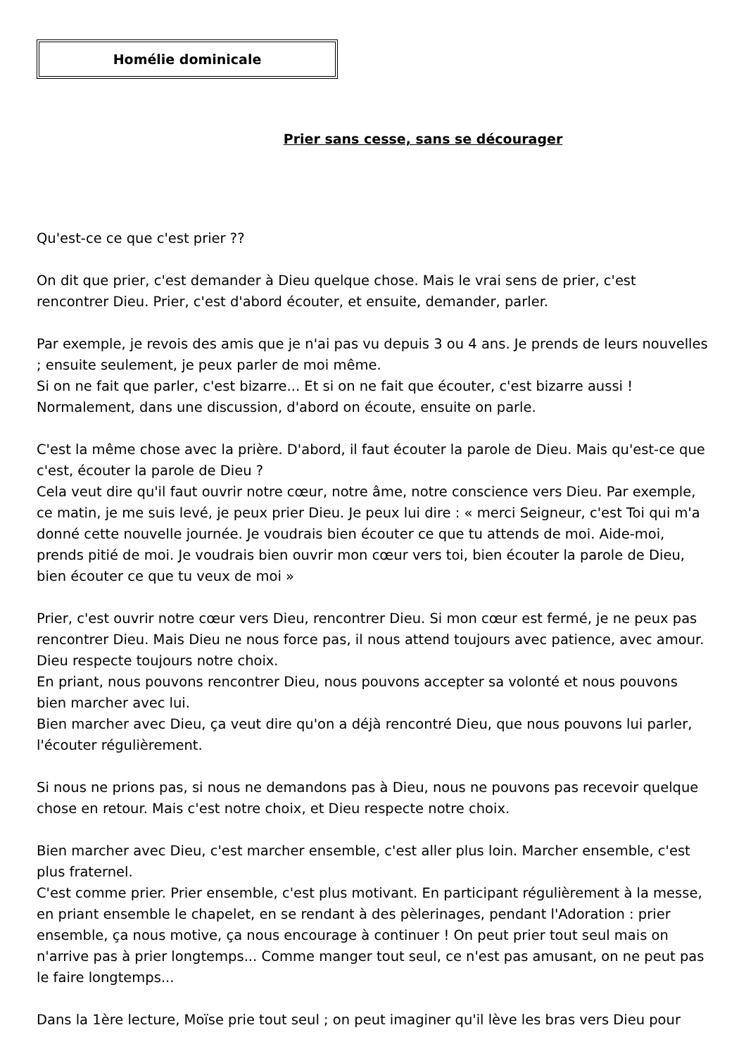Homélie dominicale
Prier sans cesse, sans se décourager
Qu'est-ce ce que c'est prier ??
On dit que prier, c'est demander à Dieu quelque chose. Mais le vrai sens de prier, c'est rencontrer Dieu. Prier, c'est d'abord écouter, et ensuite, demander, parler.
Par exemple, je revois des amis que je n'ai pas vu depuis 3 ou 4 ans. Je prends de leurs nouvelles ; ensuite seulement, je peux parler de moi même.
Si on ne fait que parler, c'est bizarre... Et si on ne fait que écouter, c'est bizarre aussi ! Normalement, dans une discussion, d'abord on écoute, ensuite on parle.
C'est la même chose avec la prière. D'abord, il faut écouter la parole de Dieu. Mais qu'est-ce que c'est, écouter la parole de Dieu ?
Cela veut dire qu'il faut ouvrir notre cœur, notre âme, notre conscience vers Dieu. Par exemple, ce matin, je me suis levé, je peux prier Dieu. Je peux lui dire : « merci Seigneur, c'est Toi qui m'a donné cette nouvelle journée. Je voudrais bien écouter ce que tu attends de moi. Aide-moi, prends pitié de moi. Je voudrais bien ouvrir mon cœur vers toi, bien écouter la parole de Dieu, bien écouter ce que tu veux de moi »
Prier, c'est ouvrir notre cœur vers Dieu, rencontrer Dieu. Si mon cœur est fermé, je ne peux pas rencontrer Dieu. Mais Dieu ne nous force pas, il nous attend toujours avec patience, avec amour. Dieu respecte toujours notre choix.
En priant, nous pouvons rencontrer Dieu, nous pouvons accepter sa volonté et nous pouvons bien marcher avec lui.
Bien marcher avec Dieu, ça veut dire qu'on a déjà rencontré Dieu, que nous pouvons lui parler, l'écouter régulièrement.
Si nous ne prions pas, si nous ne demandons pas à Dieu, nous ne pouvons pas recevoir quelque chose en retour. Mais c'est notre choix, et Dieu respecte notre choix.
Bien marcher avec Dieu, c'est marcher ensemble, c'est aller plus loin. Marcher ensemble, c'est plus fraternel.
C'est comme prier. Prier ensemble, c'est plus motivant. En participant régulièrement à la messe, en priant ensemble le chapelet, en se rendant à des pèlerinages, pendant l'Adoration : prier ensemble, ça nous motive, ça nous encourage à continuer ! On peut prier tout seul mais on n'arrive pas à prier longtemps... Comme manger tout seul, ce n'est pas amusant, on ne peut pas le faire longtemps...
Dans la 1ère lecture, Moïse prie tout seul ; on peut imaginer qu'il lève les bras vers Dieu pour